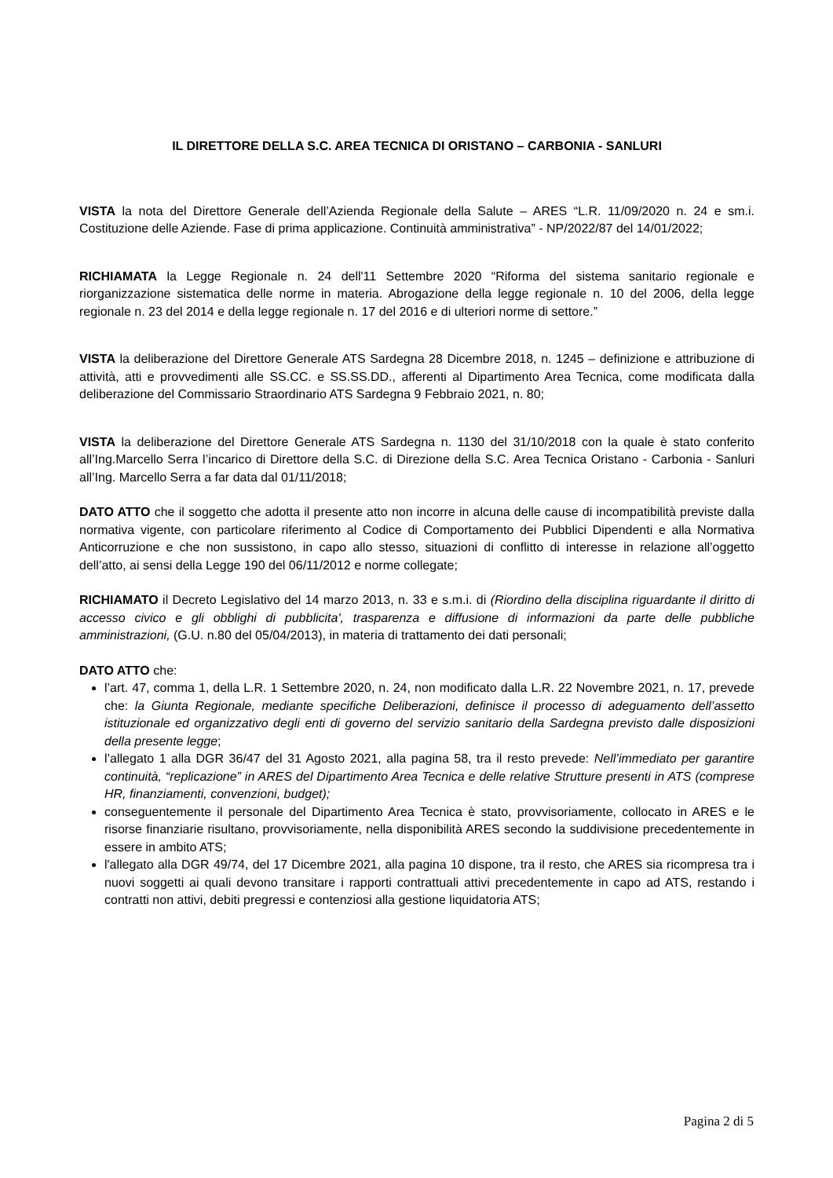IL DIRETTORE DELLA S.C. AREA TECNICA DI ORISTANO – CARBONIA - SANLURI
VISTA la nota del Direttore Generale dell’Azienda Regionale della Salute – ARES “L.R. 11/09/2020 n. 24 e sm.i. Costituzione delle Aziende. Fase di prima applicazione. Continuità amministrativa” - NP/2022/87 del 14/01/2022;
RICHIAMATA la Legge Regionale n. 24 dell'11 Settembre 2020 “Riforma del sistema sanitario regionale e riorganizzazione sistematica delle norme in materia. Abrogazione della legge regionale n. 10 del 2006, della legge regionale n. 23 del 2014 e della legge regionale n. 17 del 2016 e di ulteriori norme di settore.”
VISTA la deliberazione del Direttore Generale ATS Sardegna 28 Dicembre 2018, n. 1245 – definizione e attribuzione di attività, atti e provvedimenti alle SS.CC. e SS.SS.DD., afferenti al Dipartimento Area Tecnica, come modificata dalla deliberazione del Commissario Straordinario ATS Sardegna 9 Febbraio 2021, n. 80;
VISTA la deliberazione del Direttore Generale ATS Sardegna n. 1130 del 31/10/2018 con la quale è stato conferito all’Ing.Marcello Serra l’incarico di Direttore della S.C. di Direzione della S.C. Area Tecnica Oristano - Carbonia - Sanluri all’Ing. Marcello Serra a far data dal 01/11/2018;
DATO ATTO che il soggetto che adotta il presente atto non incorre in alcuna delle cause di incompatibilità previste dalla normativa vigente, con particolare riferimento al Codice di Comportamento dei Pubblici Dipendenti e alla Normativa Anticorruzione e che non sussistono, in capo allo stesso, situazioni di conflitto di interesse in relazione all’oggetto dell’atto, ai sensi della Legge 190 del 06/11/2012 e norme collegate;
RICHIAMATO il Decreto Legislativo del 14 marzo 2013, n. 33 e s.m.i. di (Riordino della disciplina riguardante il diritto di accesso civico e gli obblighi di pubblicita', trasparenza e diffusione di informazioni da parte delle pubbliche amministrazioni, (G.U. n.80 del 05/04/2013), in materia di trattamento dei dati personali;
DATO ATTO che:
l’art. 47, comma 1, della L.R. 1 Settembre 2020, n. 24, non modificato dalla L.R. 22 Novembre 2021, n. 17, prevede che: la Giunta Regionale, mediante specifiche Deliberazioni, definisce il processo di adeguamento dell’assetto istituzionale ed organizzativo degli enti di governo del servizio sanitario della Sardegna previsto dalle disposizioni della presente legge;
l’allegato 1 alla DGR 36/47 del 31 Agosto 2021, alla pagina 58, tra il resto prevede: Nell’immediato per garantire continuità, “replicazione” in ARES del Dipartimento Area Tecnica e delle relative Strutture presenti in ATS (comprese HR, finanziamenti, convenzioni, budget);
conseguentemente il personale del Dipartimento Area Tecnica è stato, provvisoriamente, collocato in ARES e le risorse finanziarie risultano, provvisoriamente, nella disponibilità ARES secondo la suddivisione precedentemente in essere in ambito ATS;
l'allegato alla DGR 49/74, del 17 Dicembre 2021, alla pagina 10 dispone, tra il resto, che ARES sia ricompresa tra i nuovi soggetti ai quali devono transitare i rapporti contrattuali attivi precedentemente in capo ad ATS, restando i contratti non attivi, debiti pregressi e contenziosi alla gestione liquidatoria ATS;
Pagina 2 di 5